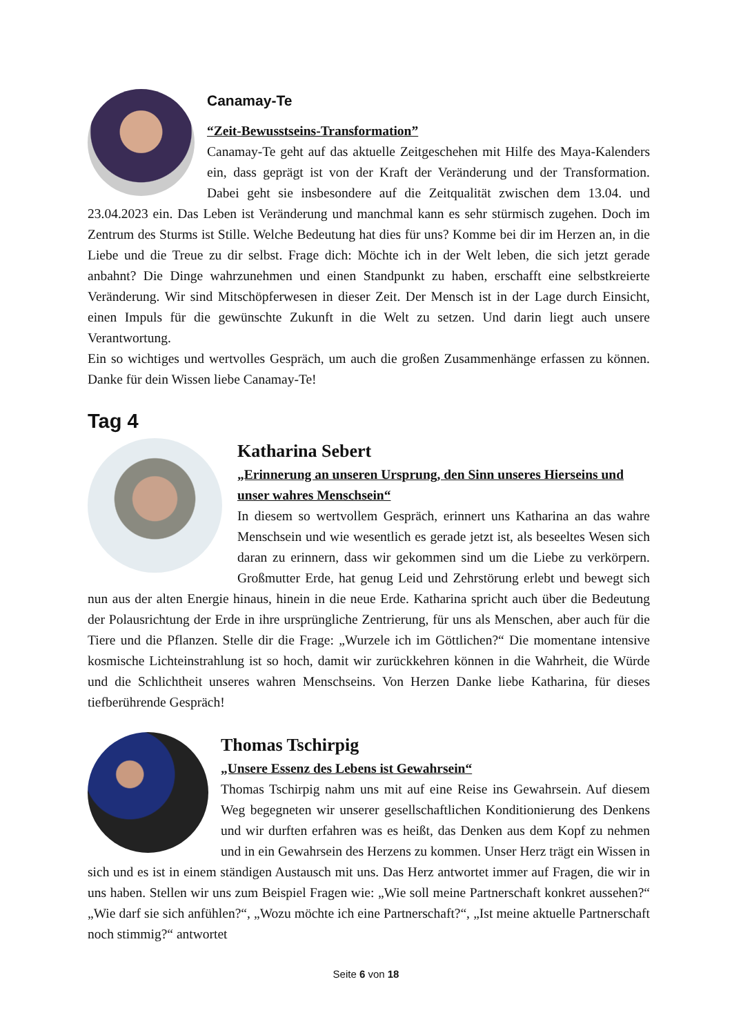Canamay-Te
“Zeit-Bewusstseins-Transformation”
Canamay-Te geht auf das aktuelle Zeitgeschehen mit Hilfe des Maya-Kalenders ein, dass geprägt ist von der Kraft der Veränderung und der Transformation. Dabei geht sie insbesondere auf die Zeitqualität zwischen dem 13.04. und 23.04.2023 ein. Das Leben ist Veränderung und manchmal kann es sehr stürmisch zugehen. Doch im Zentrum des Sturms ist Stille. Welche Bedeutung hat dies für uns? Komme bei dir im Herzen an, in die Liebe und die Treue zu dir selbst. Frage dich: Möchte ich in der Welt leben, die sich jetzt gerade anbahnt? Die Dinge wahrzunehmen und einen Standpunkt zu haben, erschafft eine selbstkreierte Veränderung. Wir sind Mitschöpferwesen in dieser Zeit. Der Mensch ist in der Lage durch Einsicht, einen Impuls für die gewünschte Zukunft in die Welt zu setzen. Und darin liegt auch unsere Verantwortung.
Ein so wichtiges und wertvolles Gespräch, um auch die großen Zusammenhänge erfassen zu können. Danke für dein Wissen liebe Canamay-Te!
Tag 4
Katharina Sebert
„Erinnerung an unseren Ursprung, den Sinn unseres Hierseins und unser wahres Menschsein“
In diesem so wertvollem Gespräch, erinnert uns Katharina an das wahre Menschsein und wie wesentlich es gerade jetzt ist, als beseeltes Wesen sich daran zu erinnern, dass wir gekommen sind um die Liebe zu verkörpern. Großmutter Erde, hat genug Leid und Zehrstörung erlebt und bewegt sich nun aus der alten Energie hinaus, hinein in die neue Erde. Katharina spricht auch über die Bedeutung der Polausrichtung der Erde in ihre ursprüngliche Zentrierung, für uns als Menschen, aber auch für die Tiere und die Pflanzen. Stelle dir die Frage: „Wurzele ich im Göttlichen?“ Die momentane intensive kosmische Lichteinstrahlung ist so hoch, damit wir zurückkehren können in die Wahrheit, die Würde und die Schlichtheit unseres wahren Menschseins. Von Herzen Danke liebe Katharina, für dieses tiefberührende Gespräch!
Thomas Tschirpig
„Unsere Essenz des Lebens ist Gewahrsein“
Thomas Tschirpig nahm uns mit auf eine Reise ins Gewahrsein. Auf diesem Weg begegneten wir unserer gesellschaftlichen Konditionierung des Denkens und wir durften erfahren was es heißt, das Denken aus dem Kopf zu nehmen und in ein Gewahrsein des Herzens zu kommen. Unser Herz trägt ein Wissen in sich und es ist in einem ständigen Austausch mit uns. Das Herz antwortet immer auf Fragen, die wir in uns haben. Stellen wir uns zum Beispiel Fragen wie: „Wie soll meine Partnerschaft konkret aussehen?“ „Wie darf sie sich anfühlen?“, „Wozu möchte ich eine Partnerschaft?“, „Ist meine aktuelle Partnerschaft noch stimmig?“ antwortet
Seite 6 von 18